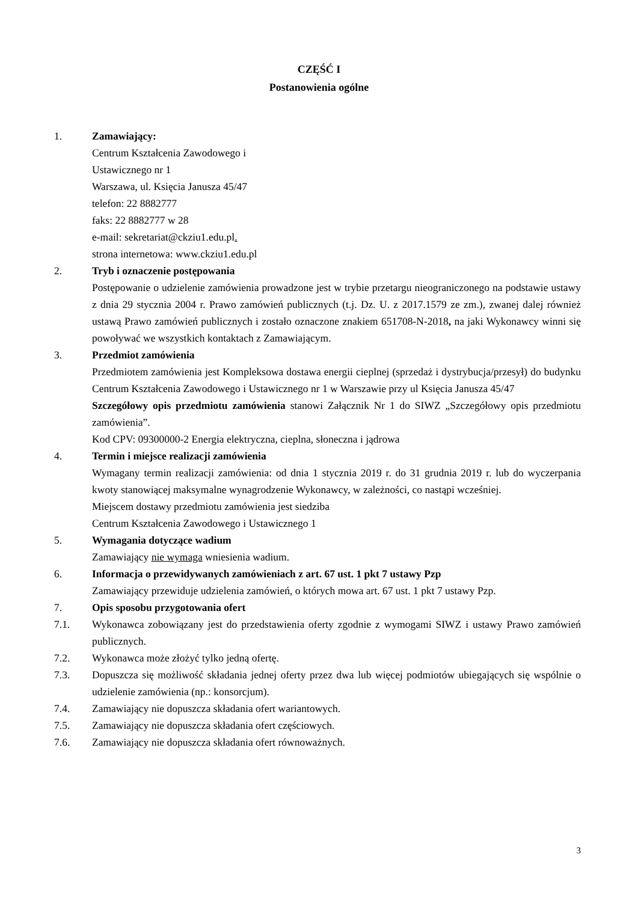CZĘŚĆ I
Postanowienia ogólne
1. Zamawiający:
Centrum Kształcenia Zawodowego i
Ustawicznego nr 1
Warszawa, ul. Księcia Janusza 45/47
telefon: 22 8882777
faks: 22 8882777 w 28
e-mail: sekretariat@ckziu1.edu.pl.
strona internetowa: www.ckziu1.edu.pl
2. Tryb i oznaczenie postępowania
Postępowanie o udzielenie zamówienia prowadzone jest w trybie przetargu nieograniczonego na podstawie ustawy z dnia 29 stycznia 2004 r. Prawo zamówień publicznych (t.j. Dz. U. z 2017.1579 ze zm.), zwanej dalej również ustawą Prawo zamówień publicznych i zostało oznaczone znakiem 651708-N-2018, na jaki Wykonawcy winni się powoływać we wszystkich kontaktach z Zamawiającym.
3. Przedmiot zamówienia
Przedmiotem zamówienia jest Kompleksowa dostawa energii cieplnej (sprzedaż i dystrybucja/przesył) do budynku Centrum Kształcenia Zawodowego i Ustawicznego nr 1 w Warszawie przy ul Księcia Janusza 45/47
Szczegółowy opis przedmiotu zamówienia stanowi Załącznik Nr 1 do SIWZ „Szczegółowy opis przedmiotu zamówienia”.
Kod CPV: 09300000-2 Energia elektryczna, cieplna, słoneczna i jądrowa
4. Termin i miejsce realizacji zamówienia
Wymagany termin realizacji zamówienia: od dnia 1 stycznia 2019 r. do 31 grudnia 2019 r. lub do wyczerpania kwoty stanowiącej maksymalne wynagrodzenie Wykonawcy, w zależności, co nastąpi wcześniej.
Miejscem dostawy przedmiotu zamówienia jest siedziba
Centrum Kształcenia Zawodowego i Ustawicznego 1
5. Wymagania dotyczące wadium
Zamawiający nie wymaga wniesienia wadium.
6. Informacja o przewidywanych zamówieniach z art. 67 ust. 1 pkt 7 ustawy Pzp
Zamawiający przewiduje udzielenia zamówień, o których mowa art. 67 ust. 1 pkt 7 ustawy Pzp.
7. Opis sposobu przygotowania ofert
7.1. Wykonawca zobowiązany jest do przedstawienia oferty zgodnie z wymogami SIWZ i ustawy Prawo zamówień publicznych.
7.2. Wykonawca może złożyć tylko jedną ofertę.
7.3. Dopuszcza się możliwość składania jednej oferty przez dwa lub więcej podmiotów ubiegających się wspólnie o udzielenie zamówienia (np.: konsorcjum).
7.4. Zamawiający nie dopuszcza składania ofert wariantowych.
7.5. Zamawiający nie dopuszcza składania ofert częściowych.
7.6. Zamawiający nie dopuszcza składania ofert równoważnych.
3